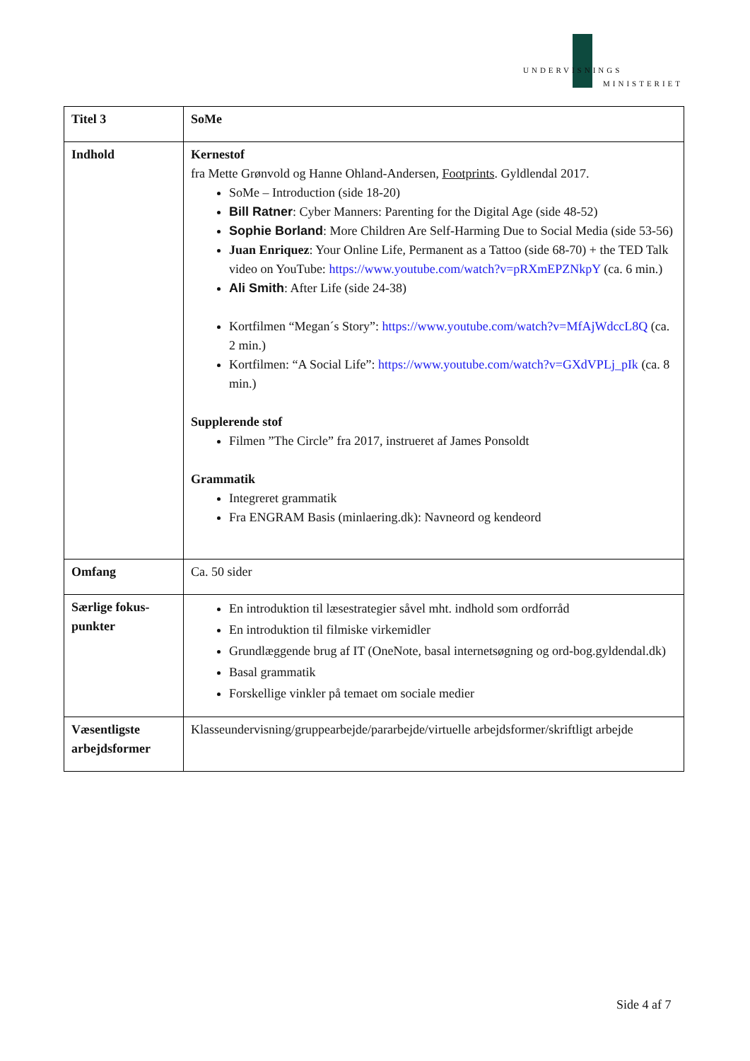UNDERVISNINGS
MINISTERIET
| Titel 3 | SoMe |
| Indhold | Kernestof fra Mette Grønvold og Hanne Ohland-Andersen, Footprints . Gyldlendal 2017. SoMe – Introduction (side 18-20) Bill Ratner : Cyber Manners: Parenting for the Digital Age (side 48-52) Sophie Borland : More Children Are Self-Harming Due to Social Media (side 53-56) Juan Enriquez : Your Online Life, Permanent as a Tattoo (side 68-70) + the TED Talk video on YouTube: https://www.youtube.com/watch?v=pRXmEPZNkpY (ca. 6 min.) Ali Smith : After Life (side 24-38) Kortfilmen “Megan´s Story”: https://www.youtube.com/watch?v=MfAjWdccL8Q (ca. 2 min.) Kortfilmen: “A Social Life”: https://www.youtube.com/watch?v=GXdVPLj_pIk (ca. 8 min.) Supplerende stof Filmen ”The Circle” fra 2017, instrueret af James Ponsoldt Grammatik Integreret grammatik Fra ENGRAM Basis (minlaering.dk): Navneord og kendeord |
| Omfang | Ca. 50 sider |
| Særlige fokus-punkter | En introduktion til læsestrategier såvel mht. indhold som ordforråd En introduktion til filmiske virkemidler Grundlæggende brug af IT (OneNote, basal internetsøgning og ord-bog.gyldendal.dk) Basal grammatik Forskellige vinkler på temaet om sociale medier |
| Væsentligste arbejdsformer | Klasseundervisning/gruppearbejde/pararbejde/virtuelle arbejdsformer/skriftligt arbejde |
Side 4 af 7